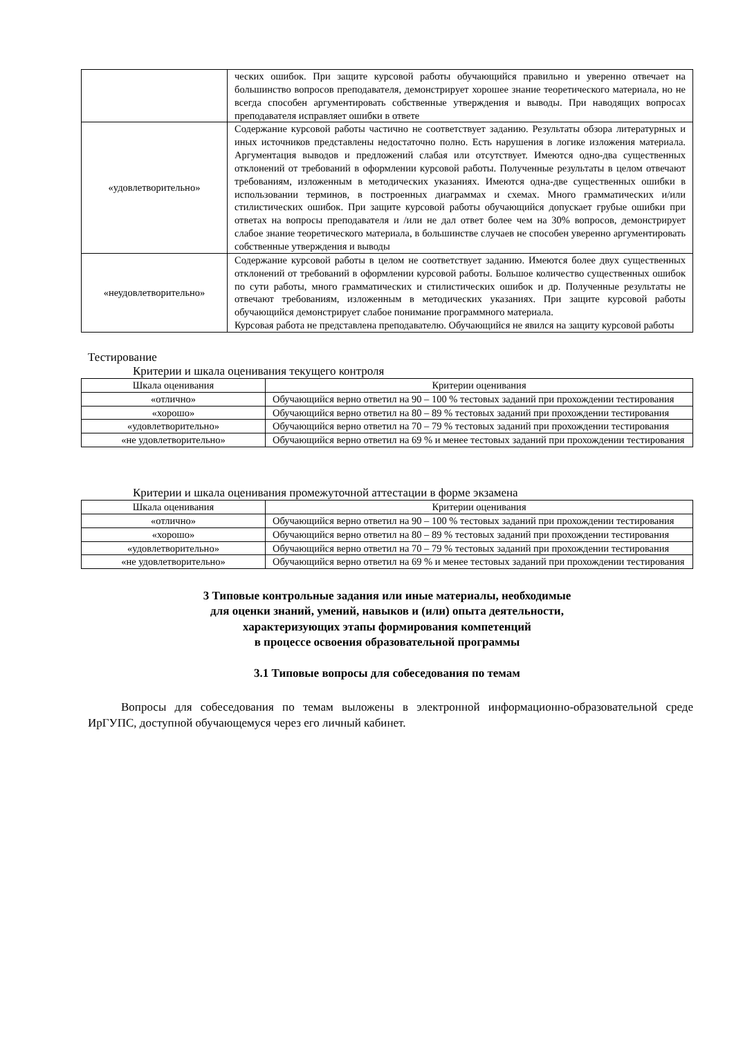| | ческих ошибок. При защите курсовой работы обучающийся правильно и уверенно отвечает на большинство вопросов преподавателя, демонстрирует хорошее знание теоретического материала, но не всегда способен аргументировать собственные утверждения и выводы. При наводящих вопросах преподавателя исправляет ошибки в ответе |
| «удовлетворительно» | Содержание курсовой работы частично не соответствует заданию. Результаты обзора литературных и иных источников представлены недостаточно полно. Есть нарушения в логике изложения материала. Аргументация выводов и предложений слабая или отсутствует. Имеются одно-два существенных отклонений от требований в оформлении курсовой работы. Полученные результаты в целом отвечают требованиям, изложенным в методических указаниях. Имеются одна-две существенных ошибки в использовании терминов, в построенных диаграммах и схемах. Много грамматических и/или стилистических ошибок. При защите курсовой работы обучающийся допускает грубые ошибки при ответах на вопросы преподавателя и /или не дал ответ более чем на 30% вопросов, демонстрирует слабое знание теоретического материала, в большинстве случаев не способен уверенно аргументировать собственные утверждения и выводы |
| «неудовлетворительно» | Содержание курсовой работы в целом не соответствует заданию. Имеются более двух существенных отклонений от требований в оформлении курсовой работы. Большое количество существенных ошибок по сути работы, много грамматических и стилистических ошибок и др. Полученные результаты не отвечают требованиям, изложенным в методических указаниях. При защите курсовой работы обучающийся демонстрирует слабое понимание программного материала. Курсовая работа не представлена преподавателю. Обучающийся не явился на защиту курсовой работы |
Тестирование
Критерии и шкала оценивания текущего контроля
| Шкала оценивания | Критерии оценивания |
| --- | --- |
| «отлично» | Обучающийся верно ответил на 90 – 100 % тестовых заданий при прохождении тестирования |
| «хорошо» | Обучающийся верно ответил на 80 – 89 % тестовых заданий при прохождении тестирования |
| «удовлетворительно» | Обучающийся верно ответил на 70 – 79 % тестовых заданий при прохождении тестирования |
| «не удовлетворительно» | Обучающийся верно ответил на 69 % и менее тестовых заданий при прохождении тестирования |
Критерии и шкала оценивания промежуточной аттестации в форме экзамена
| Шкала оценивания | Критерии оценивания |
| --- | --- |
| «отлично» | Обучающийся верно ответил на 90 – 100 % тестовых заданий при прохождении тестирования |
| «хорошо» | Обучающийся верно ответил на 80 – 89 % тестовых заданий при прохождении тестирования |
| «удовлетворительно» | Обучающийся верно ответил на 70 – 79 % тестовых заданий при прохождении тестирования |
| «не удовлетворительно» | Обучающийся верно ответил на 69 % и менее тестовых заданий при прохождении тестирования |
3 Типовые контрольные задания или иные материалы, необходимые
для оценки знаний, умений, навыков и (или) опыта деятельности,
характеризующих этапы формирования компетенций
в процессе освоения образовательной программы
3.1 Типовые вопросы для собеседования по темам
Вопросы для собеседования по темам выложены в электронной информационно-образовательной среде ИрГУПС, доступной обучающемуся через его личный кабинет.